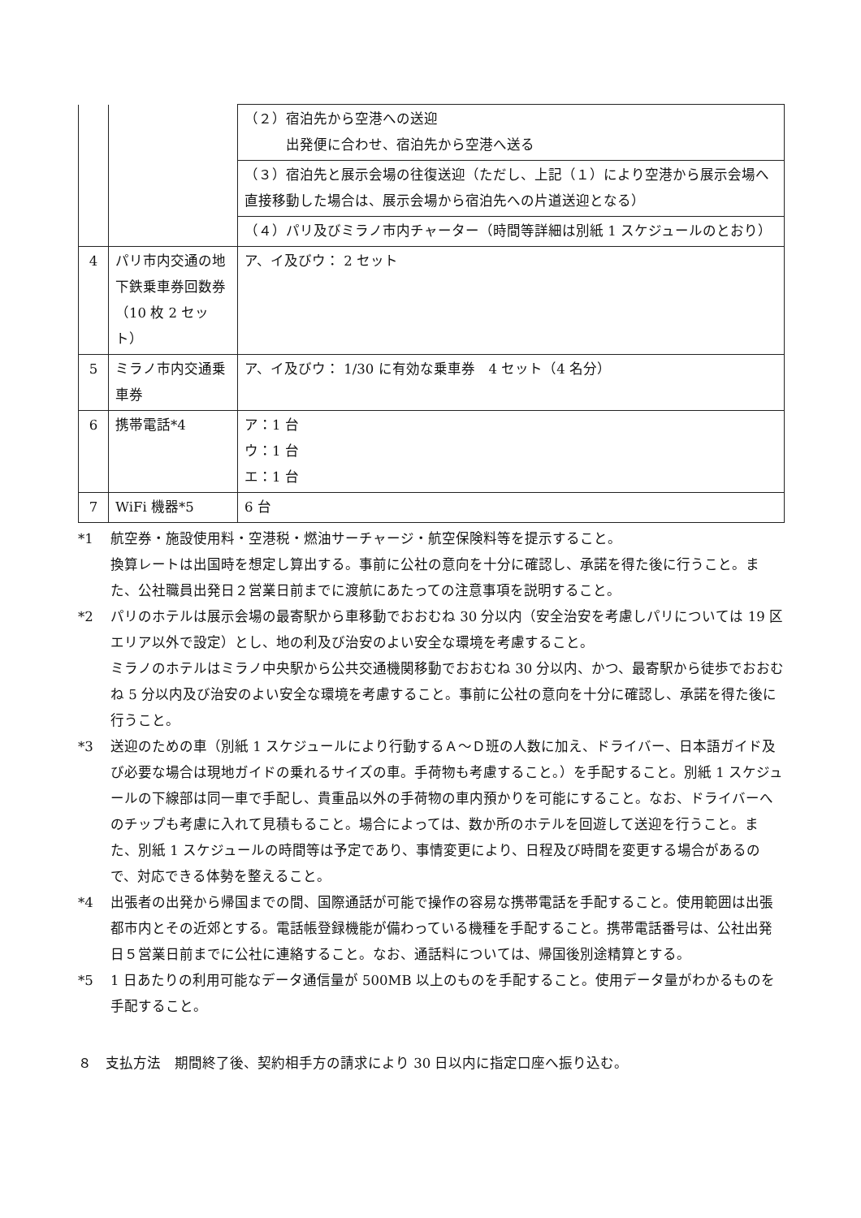| | | （２）宿泊先から空港への送迎 出発便に合わせ、宿泊先から空港へ送る （３）宿泊先と展示会場の往復送迎（ただし、上記（１）により空港から展示会場へ直接移動した場合は、展示会場から宿泊先への片道送迎となる） （４）パリ及びミラノ市内チャーター（時間等詳細は別紙 1 スケジュールのとおり） |
| 4 | パリ市内交通の地下鉄乗車券回数券（10 枚 2 セット） | ア、イ及びウ： 2 セット |
| 5 | ミラノ市内交通乗車券 | ア、イ及びウ： 1/30 に有効な乗車券 4 セット（4 名分） |
| 6 | 携帯電話*4 | ア：1 台 ウ：1 台 エ：1 台 |
| 7 | WiFi 機器*5 | 6 台 |
*1 航空券・施設使用料・空港税・燃油サーチャージ・航空保険料等を提示すること。
換算レートは出国時を想定し算出する。事前に公社の意向を十分に確認し、承諾を得た後に行うこと。また、公社職員出発日２営業日前までに渡航にあたっての注意事項を説明すること。
*2 パリのホテルは展示会場の最寄駅から車移動でおおむね 30 分以内（安全治安を考慮しパリについては 19 区エリア以外で設定）とし、地の利及び治安のよい安全な環境を考慮すること。
ミラノのホテルはミラノ中央駅から公共交通機関移動でおおむね 30 分以内、かつ、最寄駅から徒歩でおおむね 5 分以内及び治安のよい安全な環境を考慮すること。事前に公社の意向を十分に確認し、承諾を得た後に行うこと。
*3 送迎のための車（別紙 1 スケジュールにより行動するＡ～Ｄ班の人数に加え、ドライバー、日本語ガイド及び必要な場合は現地ガイドの乗れるサイズの車。手荷物も考慮すること。）を手配すること。別紙 1 スケジュールの下線部は同一車で手配し、貴重品以外の手荷物の車内預かりを可能にすること。なお、ドライバーへのチップも考慮に入れて見積もること。場合によっては、数か所のホテルを回遊して送迎を行うこと。また、別紙 1 スケジュールの時間等は予定であり、事情変更により、日程及び時間を変更する場合があるので、対応できる体勢を整えること。
*4 出張者の出発から帰国までの間、国際通話が可能で操作の容易な携帯電話を手配すること。使用範囲は出張都市内とその近郊とする。電話帳登録機能が備わっている機種を手配すること。携帯電話番号は、公社出発日５営業日前までに公社に連絡すること。なお、通話料については、帰国後別途精算とする。
*5 1 日あたりの利用可能なデータ通信量が 500MB 以上のものを手配すること。使用データ量がわかるものを手配すること。
８　支払方法　期間終了後、契約相手方の請求により 30 日以内に指定口座へ振り込む。